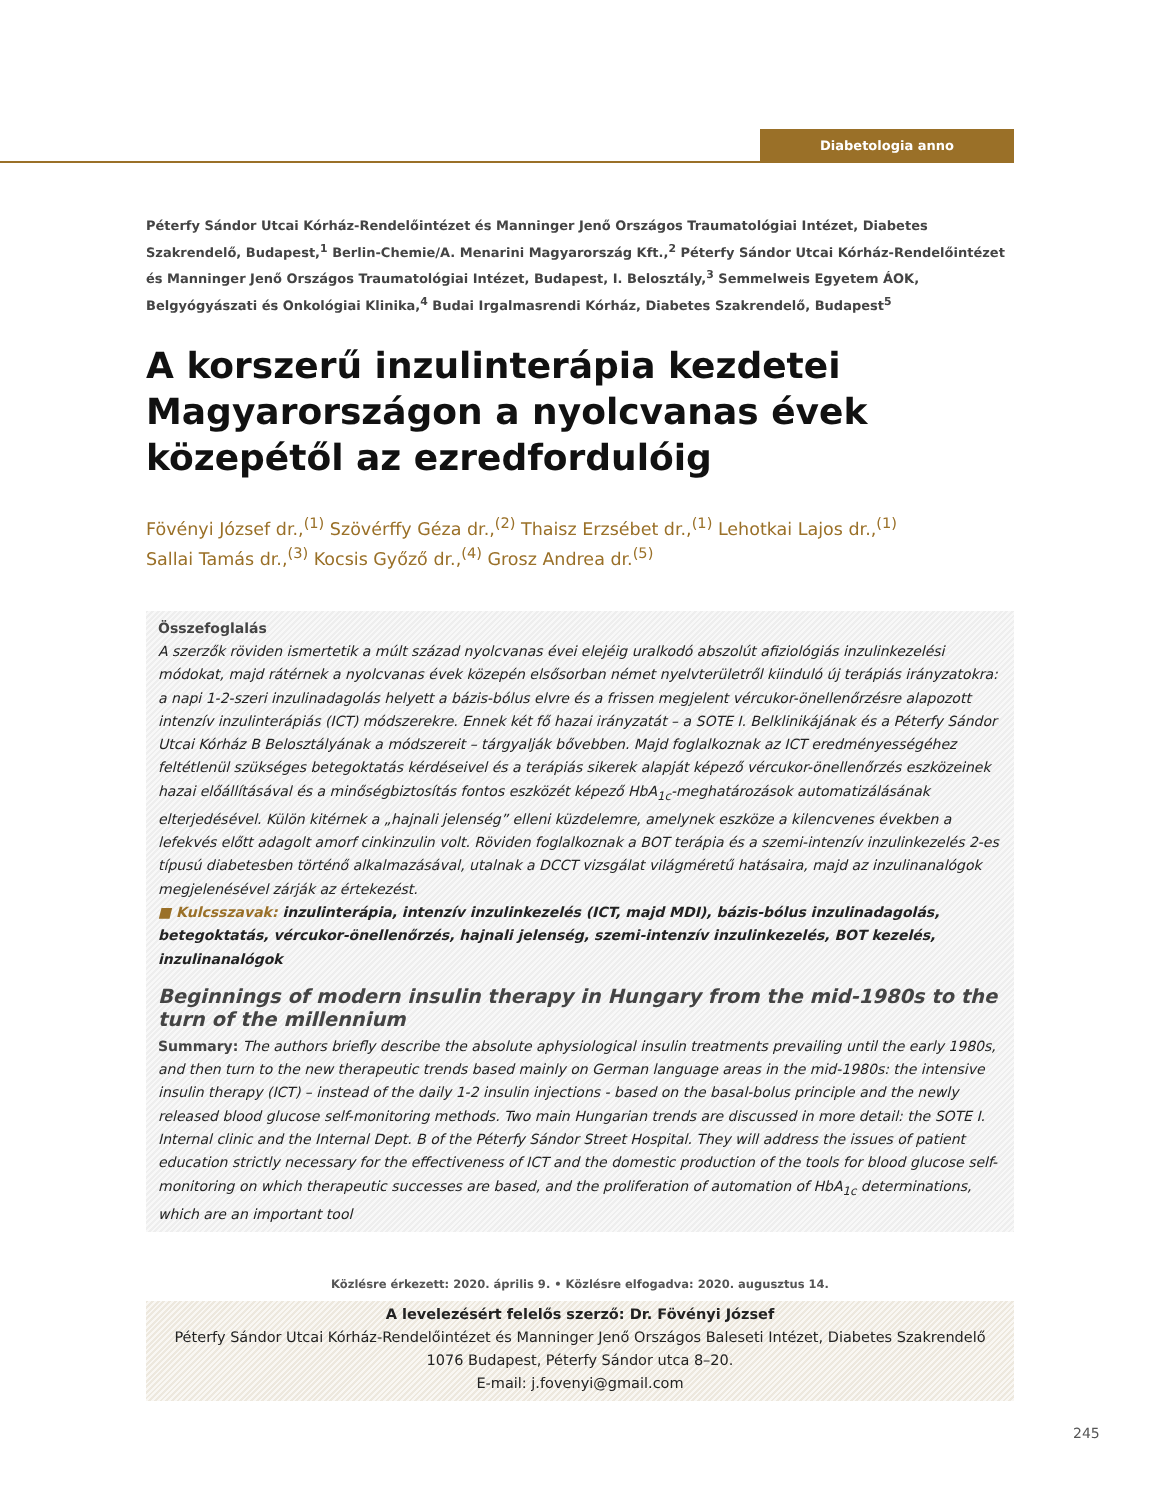Diabetologia anno
Péterfy Sándor Utcai Kórház-Rendelőintézet és Manninger Jenő Országos Traumatológiai Intézet, Diabetes Szakrendelő, Budapest,<sup>1</sup> Berlin-Chemie/A. Menarini Magyarország Kft.,<sup>2</sup> Péterfy Sándor Utcai Kórház-Rendelőintézet és Manninger Jenő Országos Traumatológiai Intézet, Budapest, I. Belosztály,<sup>3</sup> Semmelweis Egyetem ÁOK, Belgyógyászati és Onkológiai Klinika,<sup>4</sup> Budai Irgalmasrendi Kórház, Diabetes Szakrendelő, Budapest<sup>5</sup>
A korszerű inzulinterápia kezdetei Magyarországon a nyolcvanas évek közepétől az ezredfordulóig
Fövényi József dr.,<sup>(1)</sup> Szövérffy Géza dr.,<sup>(2)</sup> Thaisz Erzsébet dr.,<sup>(1)</sup> Lehotkai Lajos dr.,<sup>(1)</sup>
Sallai Tamás dr.,<sup>(3)</sup> Kocsis Győző dr.,<sup>(4)</sup> Grosz Andrea dr.<sup>(5)</sup>
Összefoglalás
A szerzők röviden ismertetik a múlt század nyolcvanas évei elejéig uralkodó abszolút afiziológiás inzulinkezelési módokat, majd rátérnek a nyolcvanas évek közepén elsősorban német nyelvterületről kiinduló új terápiás irányzatokra: a napi 1-2-szeri inzulinadagolás helyett a bázis-bólus elvre és a frissen megjelent vércukor-önellenőrzésre alapozott intenzív inzulinterápiás (ICT) módszerekre. Ennek két fő hazai irányzatát – a SOTE I. Belklinikájának és a Péterfy Sándor Utcai Kórház B Belosztályának a módszereit – tárgyalják bővebben. Majd foglalkoznak az ICT eredményességéhez feltétlenül szükséges betegoktatás kérdéseivel és a terápiás sikerek alapját képező vércukor-önellenőrzés eszközeinek hazai előállításával és a minőségbiztosítás fontos eszközét képező HbA<sub>1c</sub>-meghatározások automatizálásának elterjedésével. Külön kitérnek a „hajnali jelenség” elleni küzdelemre, amelynek eszköze a kilencvenes években a lefekvés előtt adagolt amorf cinkinzulin volt. Röviden foglalkoznak a BOT terápia és a szemi-intenzív inzulinkezelés 2-es típusú diabetesben történő alkalmazásával, utalnak a DCCT vizsgálat világméretű hatásaira, majd az inzulinanalógok megjelenésével zárják az értekezést.
■ Kulcsszavak: inzulinterápia, intenzív inzulinkezelés (ICT, majd MDI), bázis-bólus inzulinadagolás, betegoktatás, vércukor-önellenőrzés, hajnali jelenség, szemi-intenzív inzulinkezelés, BOT kezelés, inzulinanalógok
Beginnings of modern insulin therapy in Hungary from the mid-1980s to the turn of the millennium
Summary: The authors briefly describe the absolute aphysiological insulin treatments prevailing until the early 1980s, and then turn to the new therapeutic trends based mainly on German language areas in the mid-1980s: the intensive insulin therapy (ICT) – instead of the daily 1-2 insulin injections - based on the basal-bolus principle and the newly released blood glucose self-monitoring methods. Two main Hungarian trends are discussed in more detail: the SOTE I. Internal clinic and the Internal Dept. B of the Péterfy Sándor Street Hospital. They will address the issues of patient education strictly necessary for the effectiveness of ICT and the domestic production of the tools for blood glucose self-monitoring on which therapeutic successes are based, and the proliferation of automation of HbA<sub>1c</sub> determinations, which are an important tool
Közlésre érkezett: 2020. április 9. • Közlésre elfogadva: 2020. augusztus 14.
A levelezésért felelős szerző: Dr. Fövényi József
Péterfy Sándor Utcai Kórház-Rendelőintézet és Manninger Jenő Országos Baleseti Intézet, Diabetes Szakrendelő
1076 Budapest, Péterfy Sándor utca 8–20.
E-mail: j.fovenyi@gmail.com
245